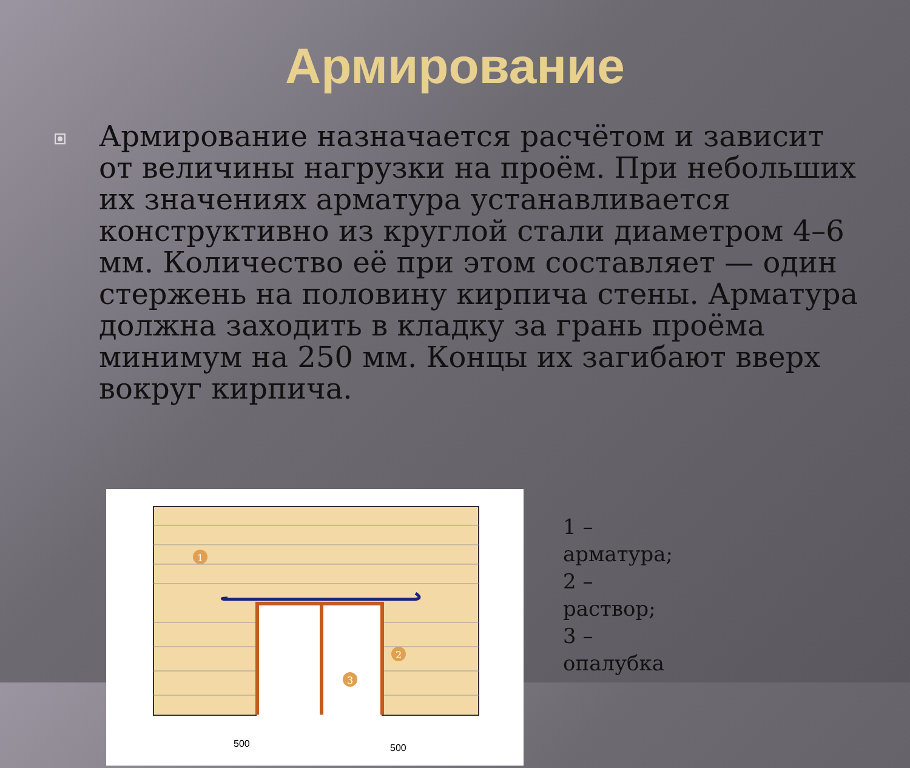Армирование
Армирование назначается расчётом и зависит от величины нагрузки на проём. При небольших их значениях арматура устанавливается конструктивно из круглой стали диаметром 4–6 мм. Количество её при этом составляет — один стержень на половину кирпича стены. Арматура должна заходить в кладку за грань проёма минимум на 250 мм. Концы их загибают вверх вокруг кирпича.
1
2
3
500
500
1 –
арматура;
2 –
раствор;
3 –
опалубка